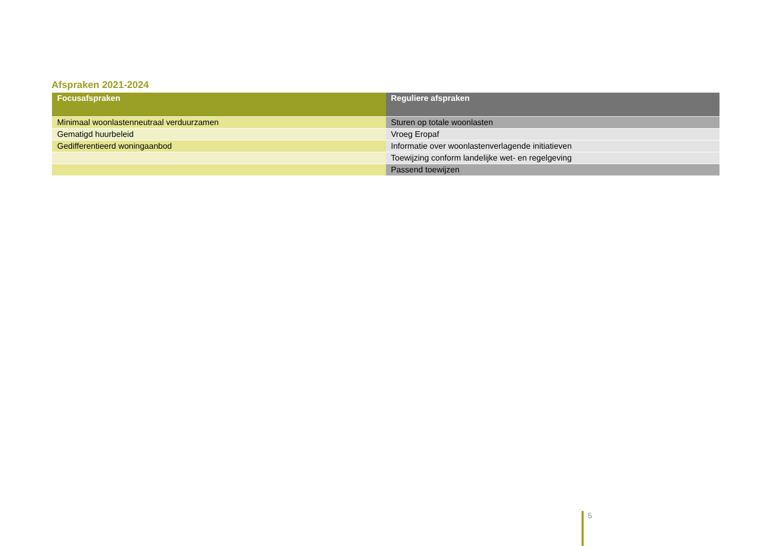Afspraken 2021-2024
| Focusafspraken | Reguliere afspraken |
| --- | --- |
| Minimaal woonlastenneutraal verduurzamen | Sturen op totale woonlasten |
| Gematigd huurbeleid | Vroeg Eropaf |
| Gedifferentieerd woningaanbod | Informatie over woonlastenverlagende initiatieven |
| | Toewijzing conform landelijke wet- en regelgeving |
| | Passend toewijzen |
5